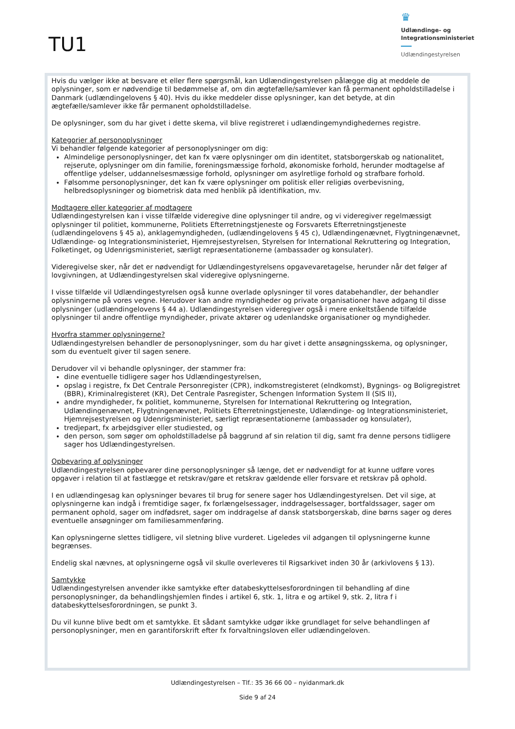TU1
♛
Udlændinge- og
Integrationsministeriet
Udlændingestyrelsen
Hvis du vælger ikke at besvare et eller flere spørgsmål, kan Udlændingestyrelsen pålægge dig at meddele de oplysninger, som er nødvendige til bedømmelse af, om din ægtefælle/samlever kan få permanent opholdstilladelse i Danmark (udlændingelovens § 40). Hvis du ikke meddeler disse oplysninger, kan det betyde, at din ægtefælle/samlever ikke får permanent opholdstilladelse.
De oplysninger, som du har givet i dette skema, vil blive registreret i udlændingemyndighedernes registre.
Kategorier af personoplysninger
Vi behandler følgende kategorier af personoplysninger om dig:
Almindelige personoplysninger, det kan fx være oplysninger om din identitet, statsborgerskab og nationalitet, rejserute, oplysninger om din familie, foreningsmæssige forhold, økonomiske forhold, herunder modtagelse af offentlige ydelser, uddannelsesmæssige forhold, oplysninger om asylretlige forhold og strafbare forhold.
Følsomme personoplysninger, det kan fx være oplysninger om politisk eller religiøs overbevisning, helbredsoplysninger og biometrisk data med henblik på identifikation, mv.
Modtagere eller kategorier af modtagere
Udlændingestyrelsen kan i visse tilfælde videregive dine oplysninger til andre, og vi videregiver regelmæssigt oplysninger til politiet, kommunerne, Politiets Efterretningstjeneste og Forsvarets Efterretningstjeneste (udlændingelovens § 45 a), anklagemyndigheden, (udlændingelovens § 45 c), Udlændingenævnet, Flygtningenævnet, Udlændinge- og Integrationsministeriet, Hjemrejsestyrelsen, Styrelsen for International Rekruttering og Integration, Folketinget, og Udenrigsministeriet, særligt repræsentationerne (ambassader og konsulater).
Videregivelse sker, når det er nødvendigt for Udlændingestyrelsens opgavevaretagelse, herunder når det følger af lovgivningen, at Udlændingestyrelsen skal videregive oplysningerne.
I visse tilfælde vil Udlændingestyrelsen også kunne overlade oplysninger til vores databehandler, der behandler oplysningerne på vores vegne. Herudover kan andre myndigheder og private organisationer have adgang til disse oplysninger (udlændingelovens § 44 a). Udlændingestyrelsen videregiver også i mere enkeltstående tilfælde oplysninger til andre offentlige myndigheder, private aktører og udenlandske organisationer og myndigheder.
Hvorfra stammer oplysningerne?
Udlændingestyrelsen behandler de personoplysninger, som du har givet i dette ansøgningsskema, og oplysninger, som du eventuelt giver til sagen senere.
Derudover vil vi behandle oplysninger, der stammer fra:
dine eventuelle tidligere sager hos Udlændingestyrelsen,
opslag i registre, fx Det Centrale Personregister (CPR), indkomstregisteret (eIndkomst), Bygnings- og Boligregistret (BBR), Kriminalregisteret (KR), Det Centrale Pasregister, Schengen Information System II (SIS II),
andre myndigheder, fx politiet, kommunerne, Styrelsen for International Rekruttering og Integration, Udlændingenævnet, Flygtningenævnet, Politiets Efterretningstjeneste, Udlændinge- og Integrationsministeriet, Hjemrejsestyrelsen og Udenrigsministeriet, særligt repræsentationerne (ambassader og konsulater),
tredjepart, fx arbejdsgiver eller studiested, og
den person, som søger om opholdstilladelse på baggrund af sin relation til dig, samt fra denne persons tidligere sager hos Udlændingestyrelsen.
Opbevaring af oplysninger
Udlændingestyrelsen opbevarer dine personoplysninger så længe, det er nødvendigt for at kunne udføre vores opgaver i relation til at fastlægge et retskrav/gøre et retskrav gældende eller forsvare et retskrav på ophold.
I en udlændingesag kan oplysninger bevares til brug for senere sager hos Udlændingestyrelsen. Det vil sige, at oplysningerne kan indgå i fremtidige sager, fx forlængelsessager, inddragelsessager, bortfaldssager, sager om permanent ophold, sager om indfødsret, sager om inddragelse af dansk statsborgerskab, dine børns sager og deres eventuelle ansøgninger om familiesammenføring.
Kan oplysningerne slettes tidligere, vil sletning blive vurderet. Ligeledes vil adgangen til oplysningerne kunne begrænses.
Endelig skal nævnes, at oplysningerne også vil skulle overleveres til Rigsarkivet inden 30 år (arkivlovens § 13).
Samtykke
Udlændingestyrelsen anvender ikke samtykke efter databeskyttelsesforordningen til behandling af dine personoplysninger, da behandlingshjemlen findes i artikel 6, stk. 1, litra e og artikel 9, stk. 2, litra f i databeskyttelsesforordningen, se punkt 3.
Du vil kunne blive bedt om et samtykke. Et sådant samtykke udgør ikke grundlaget for selve behandlingen af personoplysninger, men en garantiforskrift efter fx forvaltningsloven eller udlændingeloven.
Udlændingestyrelsen – Tlf.: 35 36 66 00 – nyidanmark.dk
Side 9 af 24